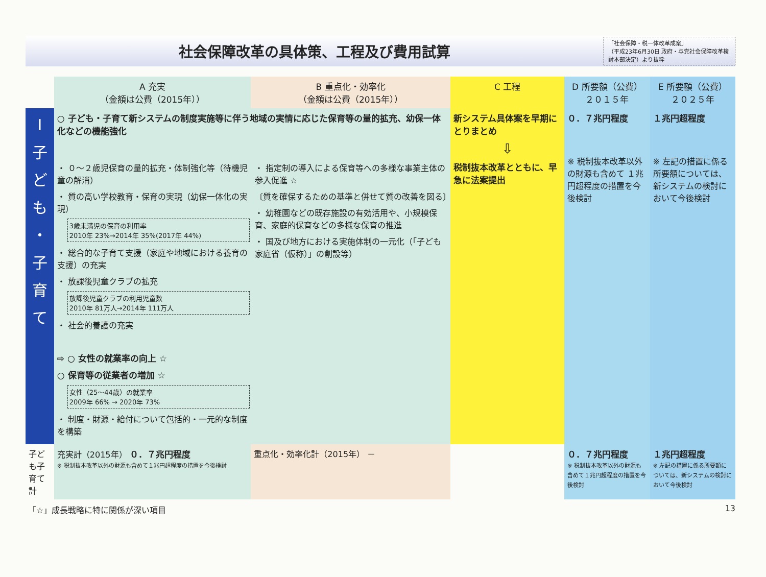社会保障改革の具体策、工程及び費用試算
「社会保障・税一体改革成案」
（平成23年6月30日 政府・与党社会保障改革検討本部決定）より抜粋
| | A 充実 （金額は公費（2015年）） | B 重点化・効率化 （金額は公費（2015年）） | C 工程 | D 所要額（公費） ２０１５年 | E 所要額（公費） ２０２５年 |
| --- | --- | --- | --- | --- | --- |
| Ⅰ 子 ど も ・ 子 育 て | ○ 子ども・子育て新システムの制度実施等に伴う地域の実情に応じた保育等の量的拡充、幼保一体化などの機能強化 ・ ０～２歳児保育の量的拡充・体制強化等（待機児童の解消） ・ 質の高い学校教育・保育の実現（幼保一体化の実現） 3歳未満児の保育の利用率 2010年 23%→2014年 35%(2017年 44%) ・ 総合的な子育て支援（家庭や地域における養育の支援）の充実 ・ 放課後児童クラブの拡充 放課後児童クラブの利用児童数 2010年 81万人→2014年 111万人 ・ 社会的養護の充実 ⇨ ○ 女性の就業率の向上 ☆ ○ 保育等の従業者の増加 ☆ 女性（25～44歳）の就業率 2009年 66% → 2020年 73% ・ 制度・財源・給付について包括的・一元的な制度を構築 ・ 指定制の導入による保育等への多様な事業主体の参入促進 ☆ 〔質を確保するための基準と併せて質の改善を図る〕 ・ 幼稚園などの既存施設の有効活用や、小規模保育、家庭的保育などの多様な保育の推進 ・ 国及び地方における実施体制の一元化（「子ども家庭省（仮称）」の創設等） | | 新システム具体案を早期にとりまとめ ⇩ 税制抜本改革とともに、早急に法案提出 | ０．７兆円程度 ※ 税制抜本改革以外の財源も含めて １兆円超程度の措置を今後検討 | １兆円超程度 ※ 左記の措置に係る所要額については、新システムの検討において今後検討 |
| 子ども子育て計 | 充実計（2015年） ０．７兆円程度 ※ 税制抜本改革以外の財源も含めて１兆円超程度の措置を今後検討 | 重点化・効率化計（2015年） － | | ０．７兆円程度 ※ 税制抜本改革以外の財源も含めて１兆円超程度の措置を今後検討 | １兆円超程度 ※ 左記の措置に係る所要額については、新システムの検討において今後検討 |
「☆」成長戦略に特に関係が深い項目 13